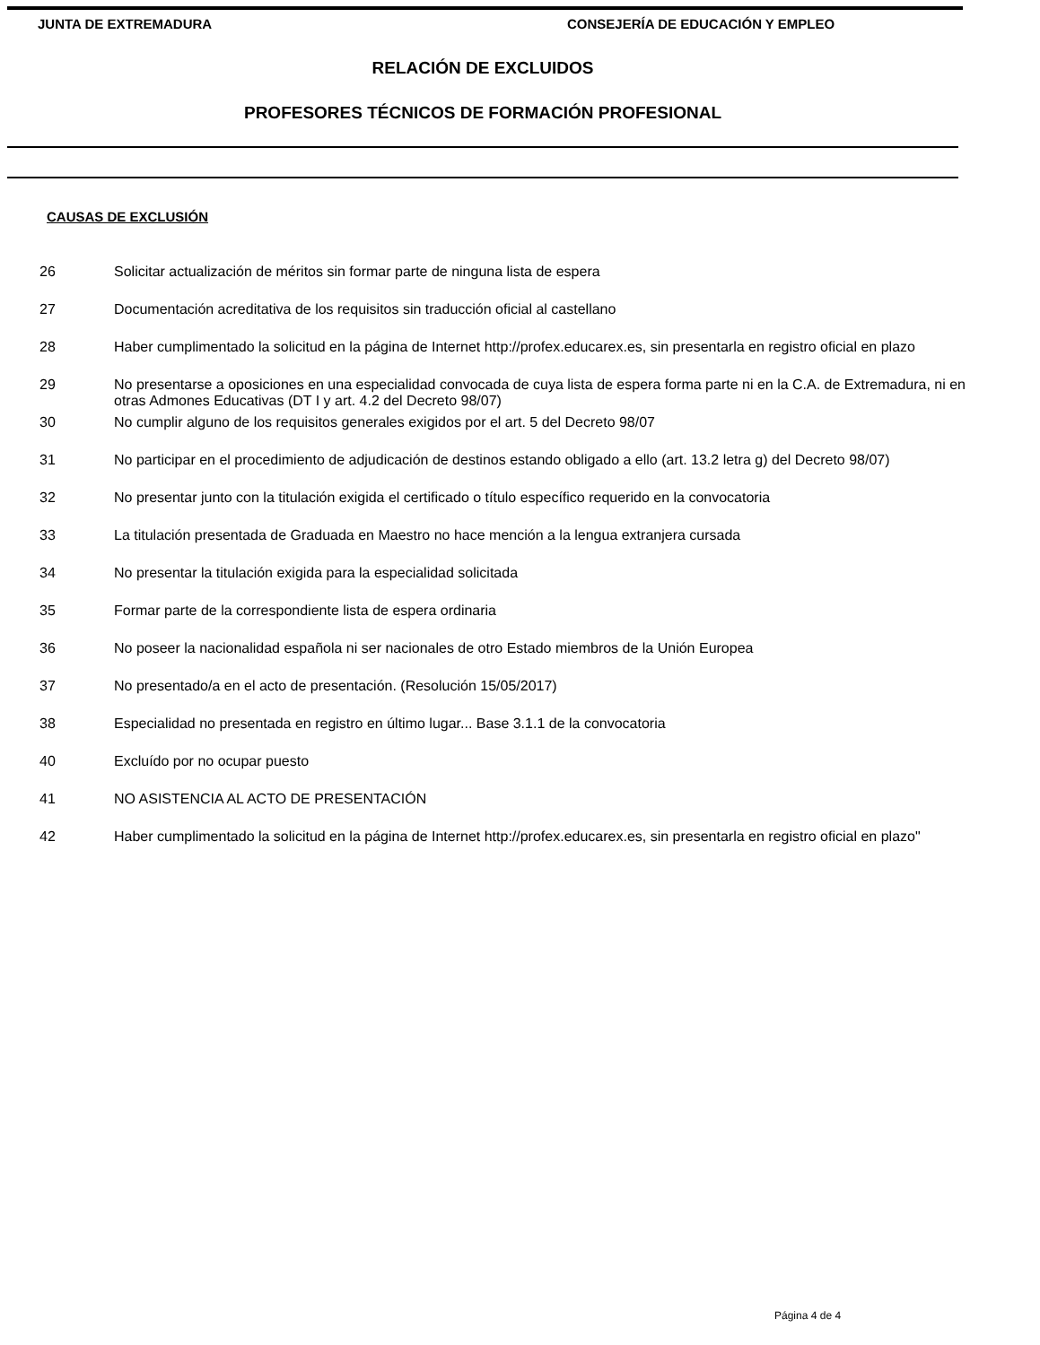JUNTA DE EXTREMADURA CONSEJERÍA DE EDUCACIÓN Y EMPLEO
RELACIÓN DE EXCLUIDOS
PROFESORES TÉCNICOS DE FORMACIÓN PROFESIONAL
CAUSAS DE EXCLUSIÓN
| 26 | Solicitar actualización de méritos sin formar parte de ninguna lista de espera |
| 27 | Documentación acreditativa de los requisitos sin traducción oficial al castellano |
| 28 | Haber cumplimentado la solicitud en la página de Internet http://profex.educarex.es, sin presentarla en registro oficial en plazo |
| 29 | No presentarse a oposiciones en una especialidad convocada de cuya lista de espera forma parte ni en la C.A. de Extremadura, ni en otras Admones Educativas (DT I y art. 4.2 del Decreto 98/07) |
| 30 | No cumplir alguno de los requisitos generales exigidos por el art. 5 del Decreto 98/07 |
| 31 | No participar en el procedimiento de adjudicación de destinos estando obligado a ello (art. 13.2 letra g) del Decreto 98/07) |
| 32 | No presentar junto con la titulación exigida el certificado o título específico requerido en la convocatoria |
| 33 | La titulación presentada de Graduada en Maestro no hace mención a la lengua extranjera cursada |
| 34 | No presentar la titulación exigida para la especialidad solicitada |
| 35 | Formar parte de la correspondiente lista de espera ordinaria |
| 36 | No poseer la nacionalidad española ni ser nacionales de otro Estado miembros de la Unión Europea |
| 37 | No presentado/a en el acto de presentación. (Resolución 15/05/2017) |
| 38 | Especialidad no presentada en registro en último lugar... Base 3.1.1 de la convocatoria |
| 40 | Excluído por no ocupar puesto |
| 41 | NO ASISTENCIA AL ACTO DE PRESENTACIÓN |
| 42 | Haber cumplimentado la solicitud en la página de Internet http://profex.educarex.es, sin presentarla en registro oficial en plazo" |
Página 4 de 4